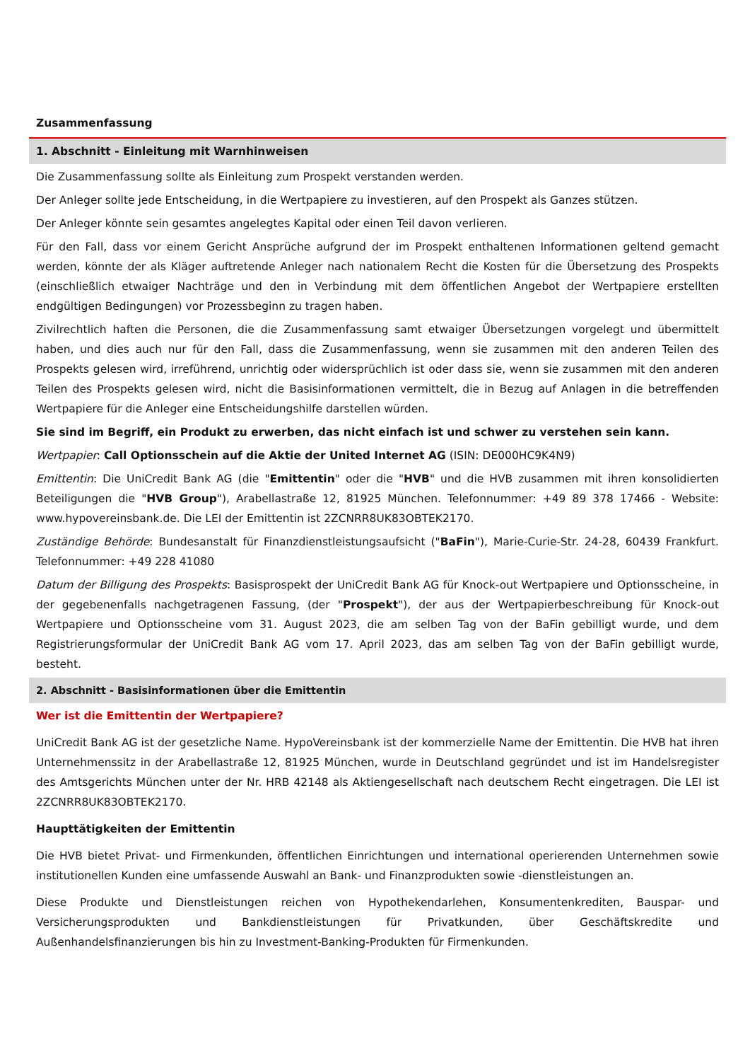Zusammenfassung
1. Abschnitt - Einleitung mit Warnhinweisen
Die Zusammenfassung sollte als Einleitung zum Prospekt verstanden werden.
Der Anleger sollte jede Entscheidung, in die Wertpapiere zu investieren, auf den Prospekt als Ganzes stützen.
Der Anleger könnte sein gesamtes angelegtes Kapital oder einen Teil davon verlieren.
Für den Fall, dass vor einem Gericht Ansprüche aufgrund der im Prospekt enthaltenen Informationen geltend gemacht werden, könnte der als Kläger auftretende Anleger nach nationalem Recht die Kosten für die Übersetzung des Prospekts (einschließlich etwaiger Nachträge und den in Verbindung mit dem öffentlichen Angebot der Wertpapiere erstellten endgültigen Bedingungen) vor Prozessbeginn zu tragen haben.
Zivilrechtlich haften die Personen, die die Zusammenfassung samt etwaiger Übersetzungen vorgelegt und übermittelt haben, und dies auch nur für den Fall, dass die Zusammenfassung, wenn sie zusammen mit den anderen Teilen des Prospekts gelesen wird, irreführend, unrichtig oder widersprüchlich ist oder dass sie, wenn sie zusammen mit den anderen Teilen des Prospekts gelesen wird, nicht die Basisinformationen vermittelt, die in Bezug auf Anlagen in die betreffenden Wertpapiere für die Anleger eine Entscheidungshilfe darstellen würden.
Sie sind im Begriff, ein Produkt zu erwerben, das nicht einfach ist und schwer zu verstehen sein kann.
Wertpapier: Call Optionsschein auf die Aktie der United Internet AG (ISIN: DE000HC9K4N9)
Emittentin: Die UniCredit Bank AG (die "Emittentin" oder die "HVB" und die HVB zusammen mit ihren konsolidierten Beteiligungen die "HVB Group"), Arabellastraße 12, 81925 München. Telefonnummer: +49 89 378 17466 - Website: www.hypovereinsbank.de. Die LEI der Emittentin ist 2ZCNRR8UK83OBTEK2170.
Zuständige Behörde: Bundesanstalt für Finanzdienstleistungsaufsicht ("BaFin"), Marie-Curie-Str. 24-28, 60439 Frankfurt. Telefonnummer: +49 228 41080
Datum der Billigung des Prospekts: Basisprospekt der UniCredit Bank AG für Knock-out Wertpapiere und Optionsscheine, in der gegebenenfalls nachgetragenen Fassung, (der "Prospekt"), der aus der Wertpapierbeschreibung für Knock-out Wertpapiere und Optionsscheine vom 31. August 2023, die am selben Tag von der BaFin gebilligt wurde, und dem Registrierungsformular der UniCredit Bank AG vom 17. April 2023, das am selben Tag von der BaFin gebilligt wurde, besteht.
2. Abschnitt - Basisinformationen über die Emittentin
Wer ist die Emittentin der Wertpapiere?
UniCredit Bank AG ist der gesetzliche Name. HypoVereinsbank ist der kommerzielle Name der Emittentin. Die HVB hat ihren Unternehmenssitz in der Arabellastraße 12, 81925 München, wurde in Deutschland gegründet und ist im Handelsregister des Amtsgerichts München unter der Nr. HRB 42148 als Aktiengesellschaft nach deutschem Recht eingetragen. Die LEI ist 2ZCNRR8UK83OBTEK2170.
Haupttätigkeiten der Emittentin
Die HVB bietet Privat- und Firmenkunden, öffentlichen Einrichtungen und international operierenden Unternehmen sowie institutionellen Kunden eine umfassende Auswahl an Bank- und Finanzprodukten sowie -dienstleistungen an.
Diese Produkte und Dienstleistungen reichen von Hypothekendarlehen, Konsumentenkrediten, Bauspar- und Versicherungsprodukten und Bankdienstleistungen für Privatkunden, über Geschäftskredite und Außenhandelsfinanzierungen bis hin zu Investment-Banking-Produkten für Firmenkunden.